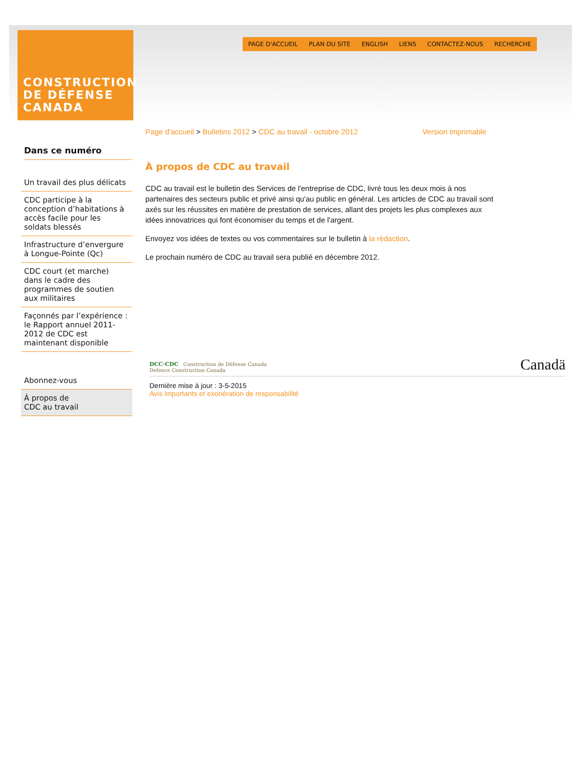CONSTRUCTION
DE DÉFENSE
CANADA
PAGE D'ACCUEIL PLAN DU SITE ENGLISH LIENS CONTACTEZ-NOUS RECHERCHE
Dans ce numéro
Un travail des plus délicats
CDC participe à la conception d’habitations à accès facile pour les soldats blessés
Infrastructure d’envergure à Longue-Pointe (Qc)
CDC court (et marche) dans le cadre des programmes de soutien aux militaires
Façonnés par l’expérience : le Rapport annuel 2011-2012 de CDC est maintenant disponible
Abonnez-vous
À propos de
CDC au travail
Page d'accueil > Bulletins 2012 > CDC au travail - octobre 2012 Version imprimable
À propos de CDC au travail
CDC au travail est le bulletin des Services de l'entreprise de CDC, livré tous les deux mois à nos partenaires des secteurs public et privé ainsi qu'au public en général. Les articles de CDC au travail sont axés sur les réussites en matière de prestation de services, allant des projets les plus complexes aux idées innovatrices qui font économiser du temps et de l'argent.
Envoyez vos idées de textes ou vos commentaires sur le bulletin à la rédaction.
Le prochain numéro de CDC au travail sera publié en décembre 2012.
DCC·CDC Construction de Défense Canada
Defence Construction Canada Canadä
Dernière mise à jour : 3-5-2015
Avis importants et exonération de responsabilité